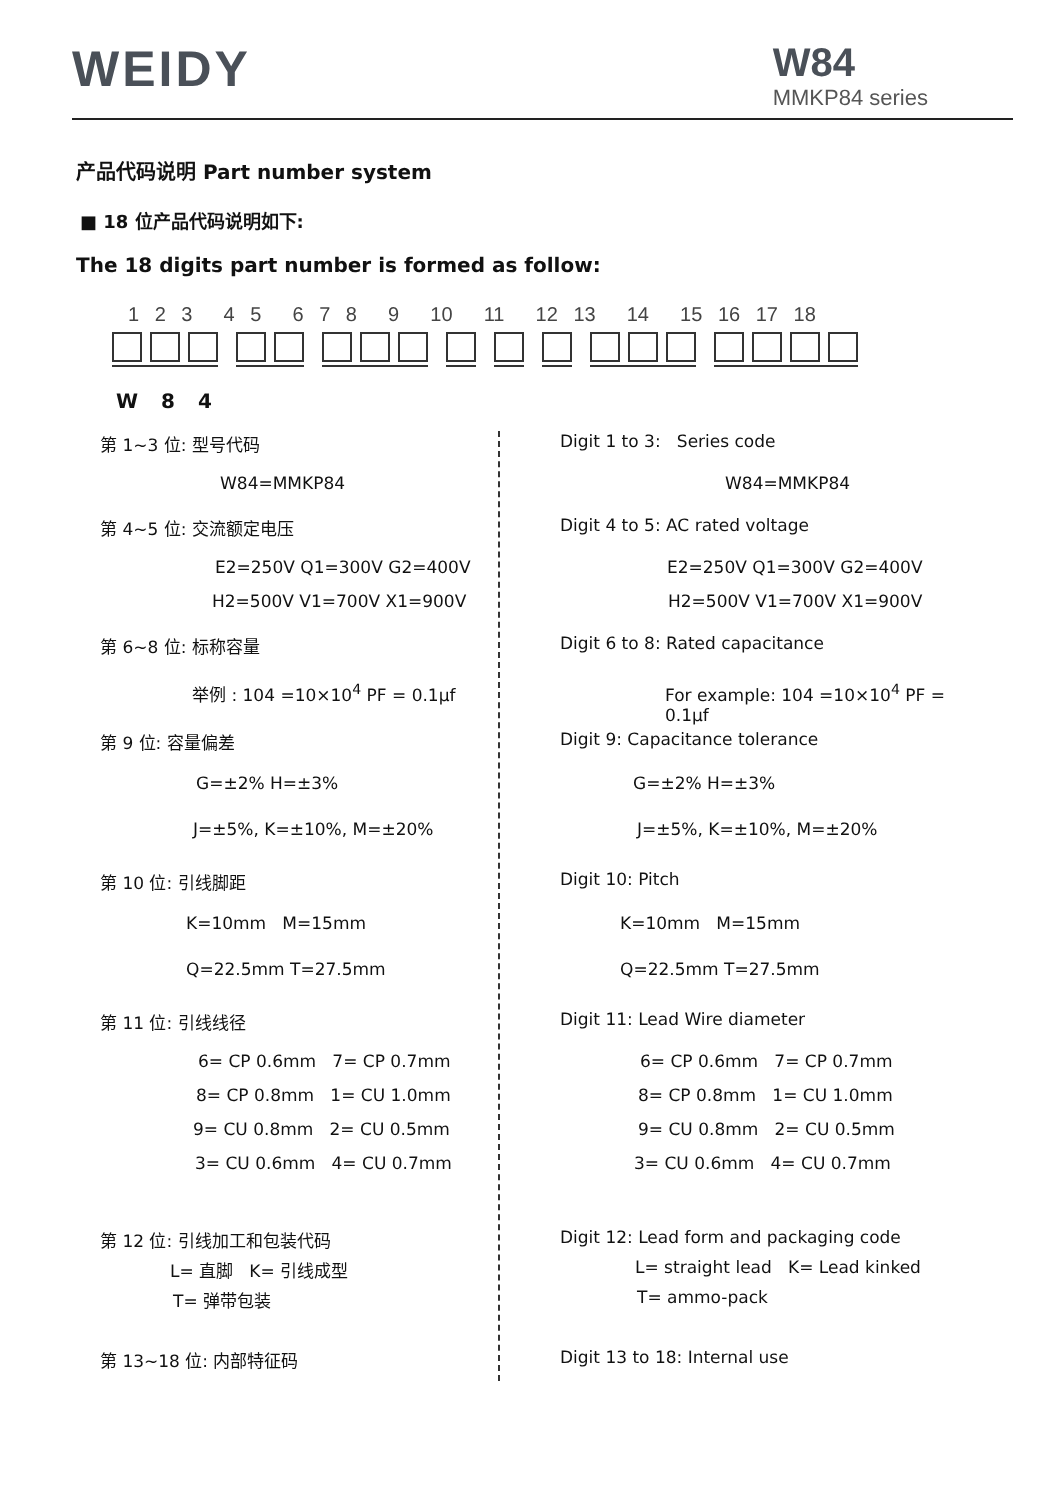WEIDY
W84
MMKP84 series
产品代码说明 Part number system
■ 18 位产品代码说明如下:
The 18 digits part number is formed as follow:
1 2 3 4 5 6 7 8 9 10 11 12 13 14 15 16 17 18
W 8 4
第 1~3 位: 型号代码 Digit 1 to 3: Series code
W84=MMKP84 W84=MMKP84
第 4~5 位: 交流额定电压 Digit 4 to 5: AC rated voltage
E2=250V Q1=300V G2=400V E2=250V Q1=300V G2=400V
H2=500V V1=700V X1=900V H2=500V V1=700V X1=900V
第 6~8 位: 标称容量 Digit 6 to 8: Rated capacitance
举例 : 104 =10×10<sup>4</sup> PF = 0.1μf For example: 104 =10×10<sup>4</sup> PF = 0.1μf
第 9 位: 容量偏差 Digit 9: Capacitance tolerance
G=±2% H=±3% G=±2% H=±3%
J=±5%, K=±10%, M=±20% J=±5%, K=±10%, M=±20%
第 10 位: 引线脚距 Digit 10: Pitch
K=10mm M=15mm K=10mm M=15mm
Q=22.5mm T=27.5mm Q=22.5mm T=27.5mm
第 11 位: 引线线径 Digit 11: Lead Wire diameter
6= CP 0.6mm 7= CP 0.7mm 6= CP 0.6mm 7= CP 0.7mm
8= CP 0.8mm 1= CU 1.0mm 8= CP 0.8mm 1= CU 1.0mm
9= CU 0.8mm 2= CU 0.5mm 9= CU 0.8mm 2= CU 0.5mm
3= CU 0.6mm 4= CU 0.7mm 3= CU 0.6mm 4= CU 0.7mm
第 12 位: 引线加工和包装代码 Digit 12: Lead form and packaging code
L= 直脚 K= 引线成型 L= straight lead K= Lead kinked
T= 弹带包装 T= ammo-pack
第 13~18 位: 内部特征码 Digit 13 to 18: Internal use